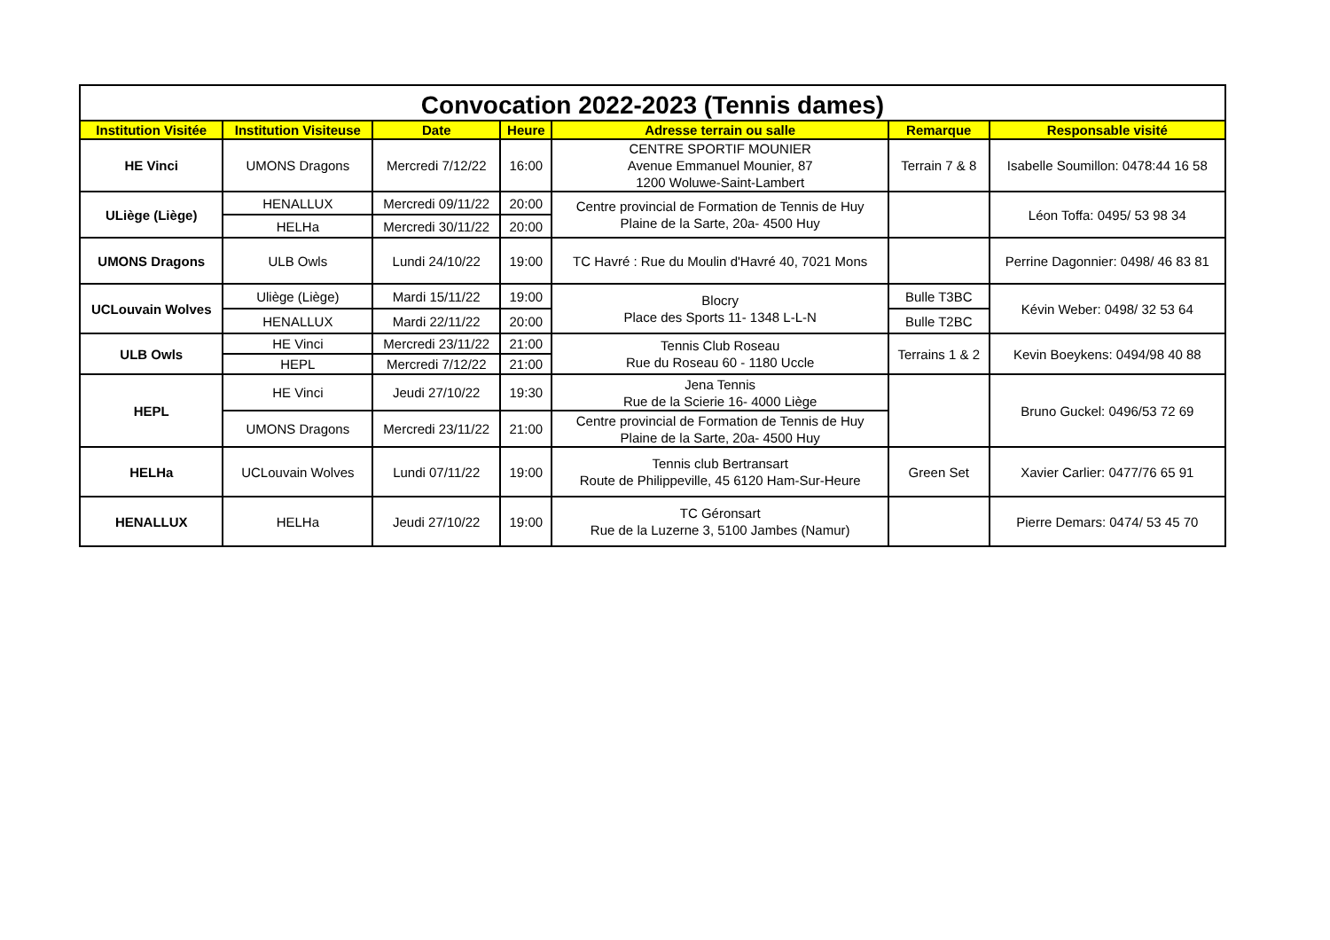Convocation 2022-2023 (Tennis dames)
| Institution Visitée | Institution Visiteuse | Date | Heure | Adresse terrain ou salle | Remarque | Responsable visité |
| --- | --- | --- | --- | --- | --- | --- |
| HE Vinci | UMONS Dragons | Mercredi 7/12/22 | 16:00 | CENTRE SPORTIF MOUNIER Avenue Emmanuel Mounier, 87 1200 Woluwe-Saint-Lambert | Terrain 7 & 8 | Isabelle Soumillon: 0478:44 16 58 |
| ULiège (Liège) | HENALLUX | Mercredi 09/11/22 | 20:00 | Centre provincial de Formation de Tennis de Huy Plaine de la Sarte, 20a- 4500 Huy | | Léon Toffa: 0495/ 53 98 34 |
| | HELHa | Mercredi 30/11/22 | 20:00 | | | |
| UMONS Dragons | ULB Owls | Lundi 24/10/22 | 19:00 | TC Havré : Rue du Moulin d'Havré 40, 7021 Mons | | Perrine Dagonnier: 0498/ 46 83 81 |
| UCLouvain Wolves | Uliège (Liège) | Mardi 15/11/22 | 19:00 | Blocry Place des Sports 11- 1348 L-L-N | Bulle T3BC | Kévin Weber: 0498/ 32 53 64 |
| | HENALLUX | Mardi 22/11/22 | 20:00 | | Bulle T2BC | |
| ULB Owls | HE Vinci | Mercredi 23/11/22 | 21:00 | Tennis Club Roseau Rue du Roseau 60 - 1180 Uccle | Terrains 1 & 2 | Kevin Boeykens: 0494/98 40 88 |
| | HEPL | Mercredi 7/12/22 | 21:00 | | | |
| HEPL | HE Vinci | Jeudi 27/10/22 | 19:30 | Jena Tennis Rue de la Scierie 16- 4000 Liège | | Bruno Guckel: 0496/53 72 69 |
| | UMONS Dragons | Mercredi 23/11/22 | 21:00 | Centre provincial de Formation de Tennis de Huy Plaine de la Sarte, 20a- 4500 Huy | | |
| HELHa | UCLouvain Wolves | Lundi 07/11/22 | 19:00 | Tennis club Bertransart Route de Philippeville, 45 6120 Ham-Sur-Heure | Green Set | Xavier Carlier: 0477/76 65 91 |
| HENALLUX | HELHa | Jeudi 27/10/22 | 19:00 | TC Géronsart Rue de la Luzerne 3, 5100 Jambes (Namur) | | Pierre Demars: 0474/ 53 45 70 |